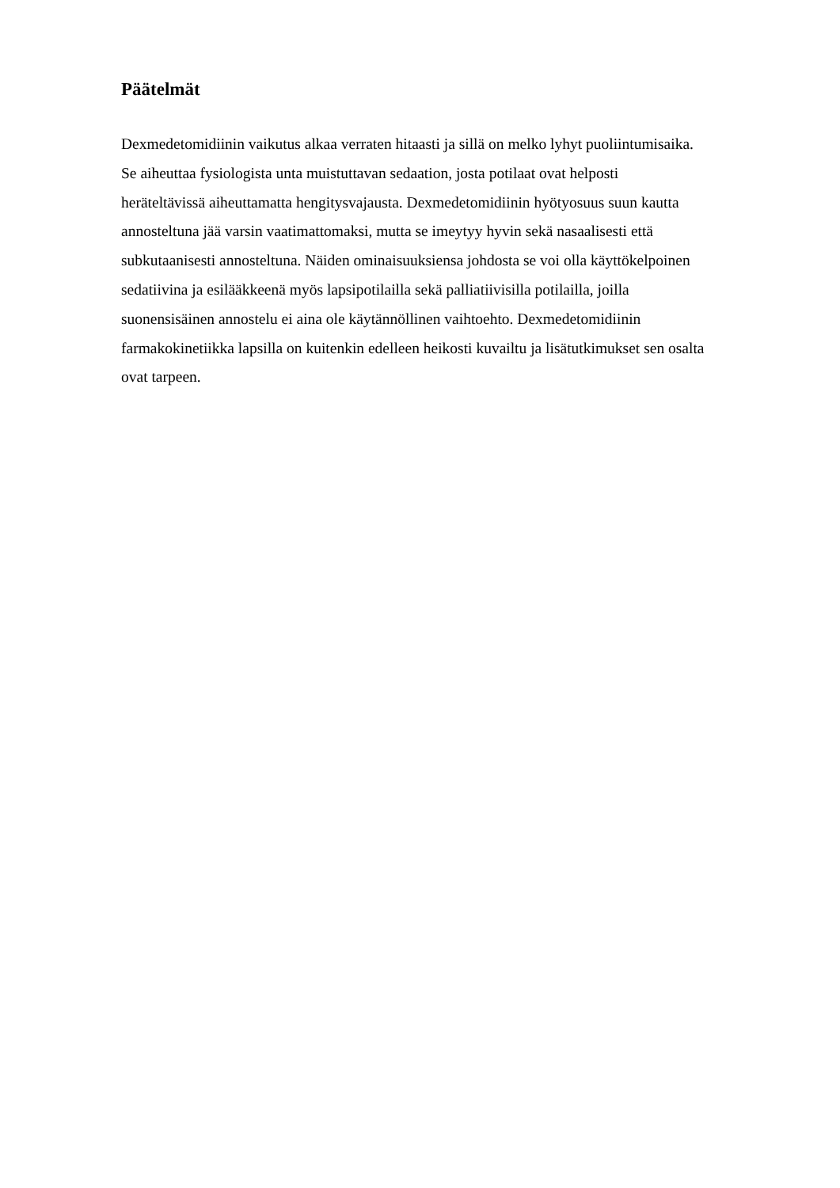Päätelmät
Dexmedetomidiinin vaikutus alkaa verraten hitaasti ja sillä on melko lyhyt puoliintumisaika.
Se aiheuttaa fysiologista unta muistuttavan sedaation, josta potilaat ovat helposti
heräteltävissä aiheuttamatta hengitysvajausta. Dexmedetomidiinin hyötyosuus suun kautta
annosteltuna jää varsin vaatimattomaksi, mutta se imeytyy hyvin sekä nasaalisesti että
subkutaanisesti annosteltuna. Näiden ominaisuuksiensa johdosta se voi olla käyttökelpoinen
sedatiivina ja esilääkkeenä myös lapsipotilailla sekä palliatiivisilla potilailla, joilla
suonensisäinen annostelu ei aina ole käytännöllinen vaihtoehto. Dexmedetomidiinin
farmakokinetiikka lapsilla on kuitenkin edelleen heikosti kuvailtu ja lisätutkimukset sen osalta
ovat tarpeen.